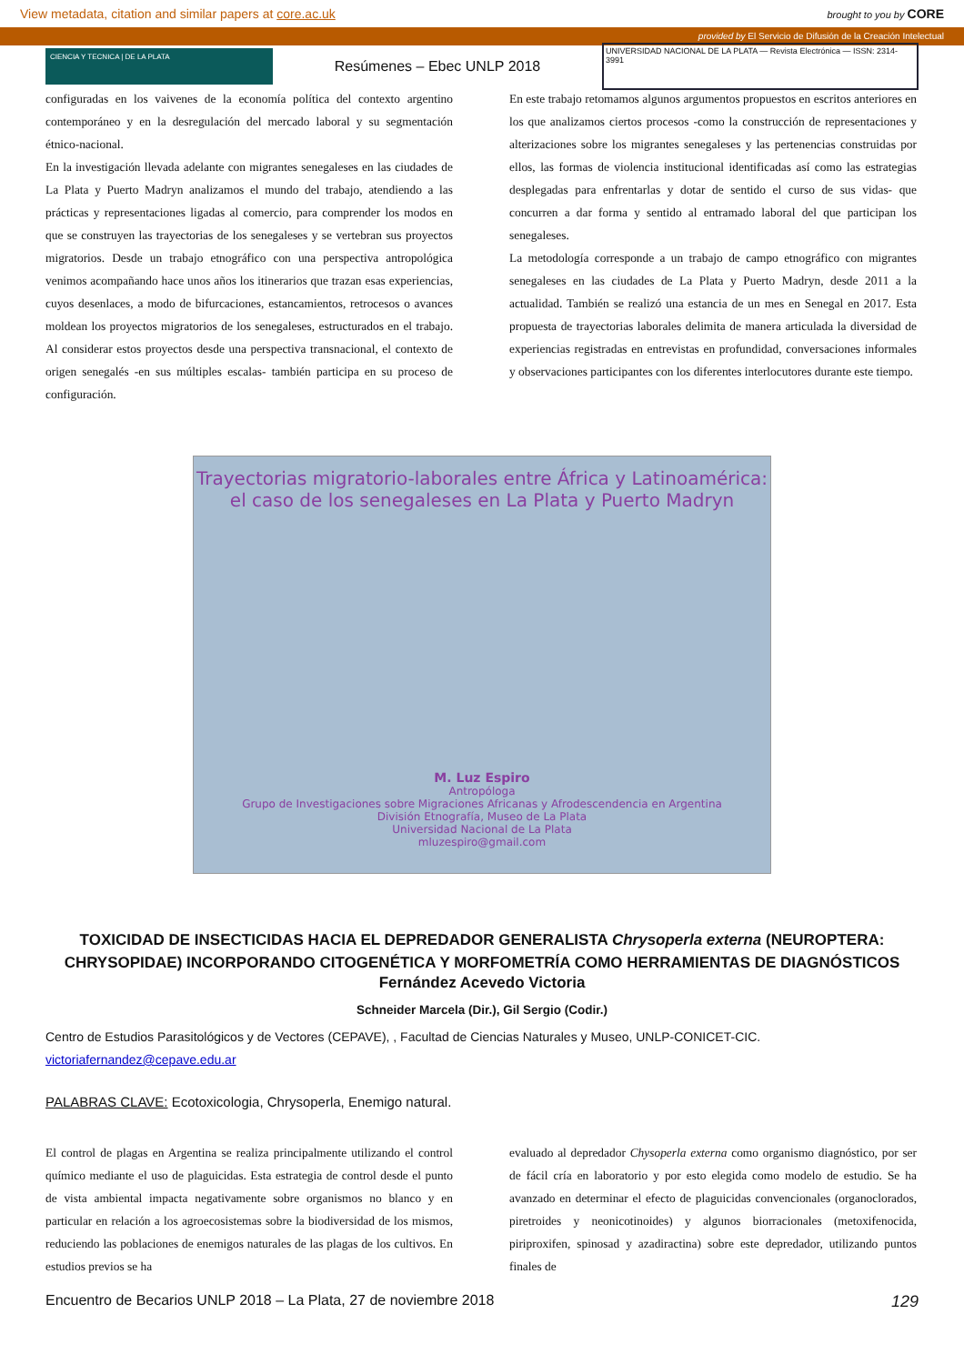View metadata, citation and similar papers at core.ac.uk brought to you by CORE
provided by El Servicio de Difusión de la Creación Intelectual
CIENCIA Y TECNICA | DE LA PLATA
Resúmenes – Ebec UNLP 2018
UNIVERSIDAD NACIONAL DE LA PLATA — Revista Electrónica — ISSN: 2314-3991
configuradas en los vaivenes de la economía política del contexto argentino contemporáneo y en la desregulación del mercado laboral y su segmentación étnico-nacional.
En la investigación llevada adelante con migrantes senegaleses en las ciudades de La Plata y Puerto Madryn analizamos el mundo del trabajo, atendiendo a las prácticas y representaciones ligadas al comercio, para comprender los modos en que se construyen las trayectorias de los senegaleses y se vertebran sus proyectos migratorios. Desde un trabajo etnográfico con una perspectiva antropológica venimos acompañando hace unos años los itinerarios que trazan esas experiencias, cuyos desenlaces, a modo de bifurcaciones, estancamientos, retrocesos o avances moldean los proyectos migratorios de los senegaleses, estructurados en el trabajo. Al considerar estos proyectos desde una perspectiva transnacional, el contexto de origen senegalés -en sus múltiples escalas- también participa en su proceso de configuración.
En este trabajo retomamos algunos argumentos propuestos en escritos anteriores en los que analizamos ciertos procesos -como la construcción de representaciones y alterizaciones sobre los migrantes senegaleses y las pertenencias construidas por ellos, las formas de violencia institucional identificadas así como las estrategias desplegadas para enfrentarlas y dotar de sentido el curso de sus vidas- que concurren a dar forma y sentido al entramado laboral del que participan los senegaleses.
La metodología corresponde a un trabajo de campo etnográfico con migrantes senegaleses en las ciudades de La Plata y Puerto Madryn, desde 2011 a la actualidad. También se realizó una estancia de un mes en Senegal en 2017. Esta propuesta de trayectorias laborales delimita de manera articulada la diversidad de experiencias registradas en entrevistas en profundidad, conversaciones informales y observaciones participantes con los diferentes interlocutores durante este tiempo.
Trayectorias migratorio-laborales entre África y Latinoamérica:
el caso de los senegaleses en La Plata y Puerto Madryn
M. Luz Espiro
Antropóloga
Grupo de Investigaciones sobre Migraciones Africanas y Afrodescendencia en Argentina
División Etnografía, Museo de La Plata
Universidad Nacional de La Plata
mluzespiro@gmail.com
TOXICIDAD DE INSECTICIDAS HACIA EL DEPREDADOR GENERALISTA Chrysoperla externa (NEUROPTERA: CHRYSOPIDAE) INCORPORANDO CITOGENÉTICA Y MORFOMETRÍA COMO HERRAMIENTAS DE DIAGNÓSTICOS
Fernández Acevedo Victoria
Schneider Marcela (Dir.), Gil Sergio (Codir.)
Centro de Estudios Parasitológicos y de Vectores (CEPAVE), , Facultad de Ciencias Naturales y Museo, UNLP-CONICET-CIC.
victoriafernandez@cepave.edu.ar
PALABRAS CLAVE: Ecotoxicologia, Chrysoperla, Enemigo natural.
El control de plagas en Argentina se realiza principalmente utilizando el control químico mediante el uso de plaguicidas. Esta estrategia de control desde el punto de vista ambiental impacta negativamente sobre organismos no blanco y en particular en relación a los agroecosistemas sobre la biodiversidad de los mismos, reduciendo las poblaciones de enemigos naturales de las plagas de los cultivos. En estudios previos se ha
evaluado al depredador Chysoperla externa como organismo diagnóstico, por ser de fácil cría en laboratorio y por esto elegida como modelo de estudio. Se ha avanzado en determinar el efecto de plaguicidas convencionales (organoclorados, piretroides y neonicotinoides) y algunos biorracionales (metoxifenocida, piriproxifen, spinosad y azadiractina) sobre este depredador, utilizando puntos finales de
Encuentro de Becarios UNLP 2018 – La Plata, 27 de noviembre 2018 129